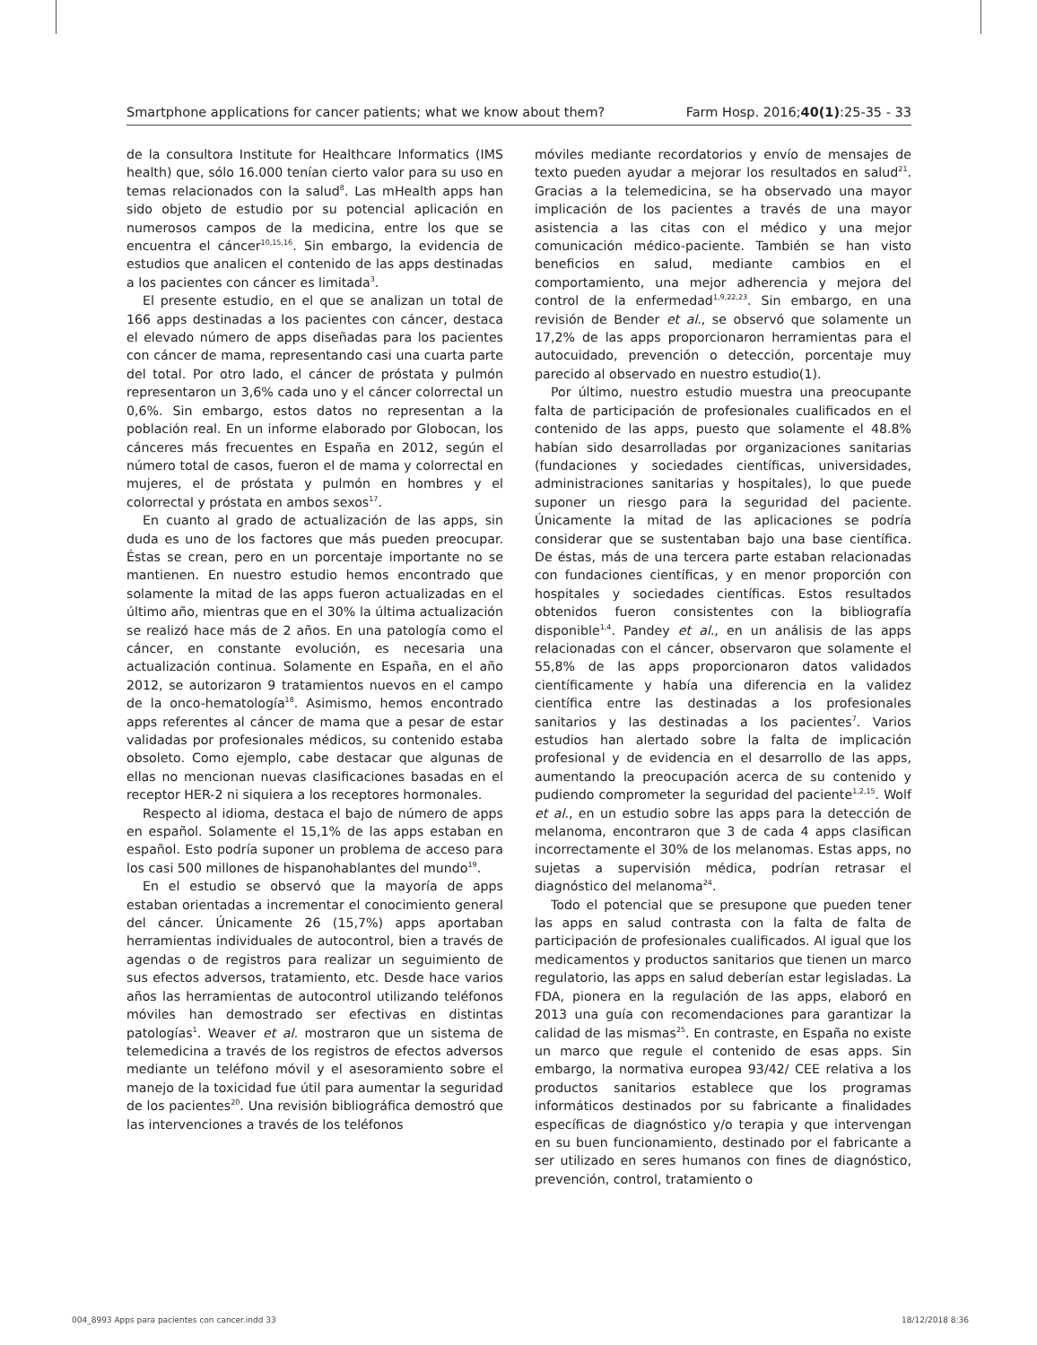Smartphone applications for cancer patients; what we know about them? Farm Hosp. 2016;40(1):25-35 - 33
de la consultora Institute for Healthcare Informatics (IMS health) que, sólo 16.000 tenían cierto valor para su uso en temas relacionados con la salud<sup>8</sup>. Las mHealth apps han sido objeto de estudio por su potencial aplicación en numerosos campos de la medicina, entre los que se encuentra el cáncer<sup>10,15,16</sup>. Sin embargo, la evidencia de estudios que analicen el contenido de las apps destinadas a los pacientes con cáncer es limitada<sup>3</sup>.
El presente estudio, en el que se analizan un total de 166 apps destinadas a los pacientes con cáncer, destaca el elevado número de apps diseñadas para los pacientes con cáncer de mama, representando casi una cuarta parte del total. Por otro lado, el cáncer de próstata y pulmón representaron un 3,6% cada uno y el cáncer colorrectal un 0,6%. Sin embargo, estos datos no representan a la población real. En un informe elaborado por Globocan, los cánceres más frecuentes en España en 2012, según el número total de casos, fueron el de mama y colorrectal en mujeres, el de próstata y pulmón en hombres y el colorrectal y próstata en ambos sexos<sup>17</sup>.
En cuanto al grado de actualización de las apps, sin duda es uno de los factores que más pueden preocupar. Éstas se crean, pero en un porcentaje importante no se mantienen. En nuestro estudio hemos encontrado que solamente la mitad de las apps fueron actualizadas en el último año, mientras que en el 30% la última actualización se realizó hace más de 2 años. En una patología como el cáncer, en constante evolución, es necesaria una actualización continua. Solamente en España, en el año 2012, se autorizaron 9 tratamientos nuevos en el campo de la onco-hematología<sup>18</sup>. Asimismo, hemos encontrado apps referentes al cáncer de mama que a pesar de estar validadas por profesionales médicos, su contenido estaba obsoleto. Como ejemplo, cabe destacar que algunas de ellas no mencionan nuevas clasificaciones basadas en el receptor HER-2 ni siquiera a los receptores hormonales.
Respecto al idioma, destaca el bajo de número de apps en español. Solamente el 15,1% de las apps estaban en español. Esto podría suponer un problema de acceso para los casi 500 millones de hispanohablantes del mundo<sup>19</sup>.
En el estudio se observó que la mayoría de apps estaban orientadas a incrementar el conocimiento general del cáncer. Únicamente 26 (15,7%) apps aportaban herramientas individuales de autocontrol, bien a través de agendas o de registros para realizar un seguimiento de sus efectos adversos, tratamiento, etc. Desde hace varios años las herramientas de autocontrol utilizando teléfonos móviles han demostrado ser efectivas en distintas patologías<sup>1</sup>. Weaver et al. mostraron que un sistema de telemedicina a través de los registros de efectos adversos mediante un teléfono móvil y el asesoramiento sobre el manejo de la toxicidad fue útil para aumentar la seguridad de los pacientes<sup>20</sup>. Una revisión bibliográfica demostró que las intervenciones a través de los teléfonos
móviles mediante recordatorios y envío de mensajes de texto pueden ayudar a mejorar los resultados en salud<sup>21</sup>. Gracias a la telemedicina, se ha observado una mayor implicación de los pacientes a través de una mayor asistencia a las citas con el médico y una mejor comunicación médico-paciente. También se han visto beneficios en salud, mediante cambios en el comportamiento, una mejor adherencia y mejora del control de la enfermedad<sup>1,9,22,23</sup>. Sin embargo, en una revisión de Bender et al., se observó que solamente un 17,2% de las apps proporcionaron herramientas para el autocuidado, prevención o detección, porcentaje muy parecido al observado en nuestro estudio(1).
Por último, nuestro estudio muestra una preocupante falta de participación de profesionales cualificados en el contenido de las apps, puesto que solamente el 48.8% habían sido desarrolladas por organizaciones sanitarias (fundaciones y sociedades científicas, universidades, administraciones sanitarias y hospitales), lo que puede suponer un riesgo para la seguridad del paciente. Únicamente la mitad de las aplicaciones se podría considerar que se sustentaban bajo una base científica. De éstas, más de una tercera parte estaban relacionadas con fundaciones científicas, y en menor proporción con hospitales y sociedades científicas. Estos resultados obtenidos fueron consistentes con la bibliografía disponible<sup>1,4</sup>. Pandey et al., en un análisis de las apps relacionadas con el cáncer, observaron que solamente el 55,8% de las apps proporcionaron datos validados científicamente y había una diferencia en la validez científica entre las destinadas a los profesionales sanitarios y las destinadas a los pacientes<sup>7</sup>. Varios estudios han alertado sobre la falta de implicación profesional y de evidencia en el desarrollo de las apps, aumentando la preocupación acerca de su contenido y pudiendo comprometer la seguridad del paciente<sup>1,2,15</sup>. Wolf et al., en un estudio sobre las apps para la detección de melanoma, encontraron que 3 de cada 4 apps clasifican incorrectamente el 30% de los melanomas. Estas apps, no sujetas a supervisión médica, podrían retrasar el diagnóstico del melanoma<sup>24</sup>.
Todo el potencial que se presupone que pueden tener las apps en salud contrasta con la falta de falta de participación de profesionales cualificados. Al igual que los medicamentos y productos sanitarios que tienen un marco regulatorio, las apps en salud deberían estar legisladas. La FDA, pionera en la regulación de las apps, elaboró en 2013 una guía con recomendaciones para garantizar la calidad de las mismas<sup>25</sup>. En contraste, en España no existe un marco que regule el contenido de esas apps. Sin embargo, la normativa europea 93/42/ CEE relativa a los productos sanitarios establece que los programas informáticos destinados por su fabricante a finalidades específicas de diagnóstico y/o terapia y que intervengan en su buen funcionamiento, destinado por el fabricante a ser utilizado en seres humanos con fines de diagnóstico, prevención, control, tratamiento o
004_8993 Apps para pacientes con cancer.indd 33 18/12/2018 8:36